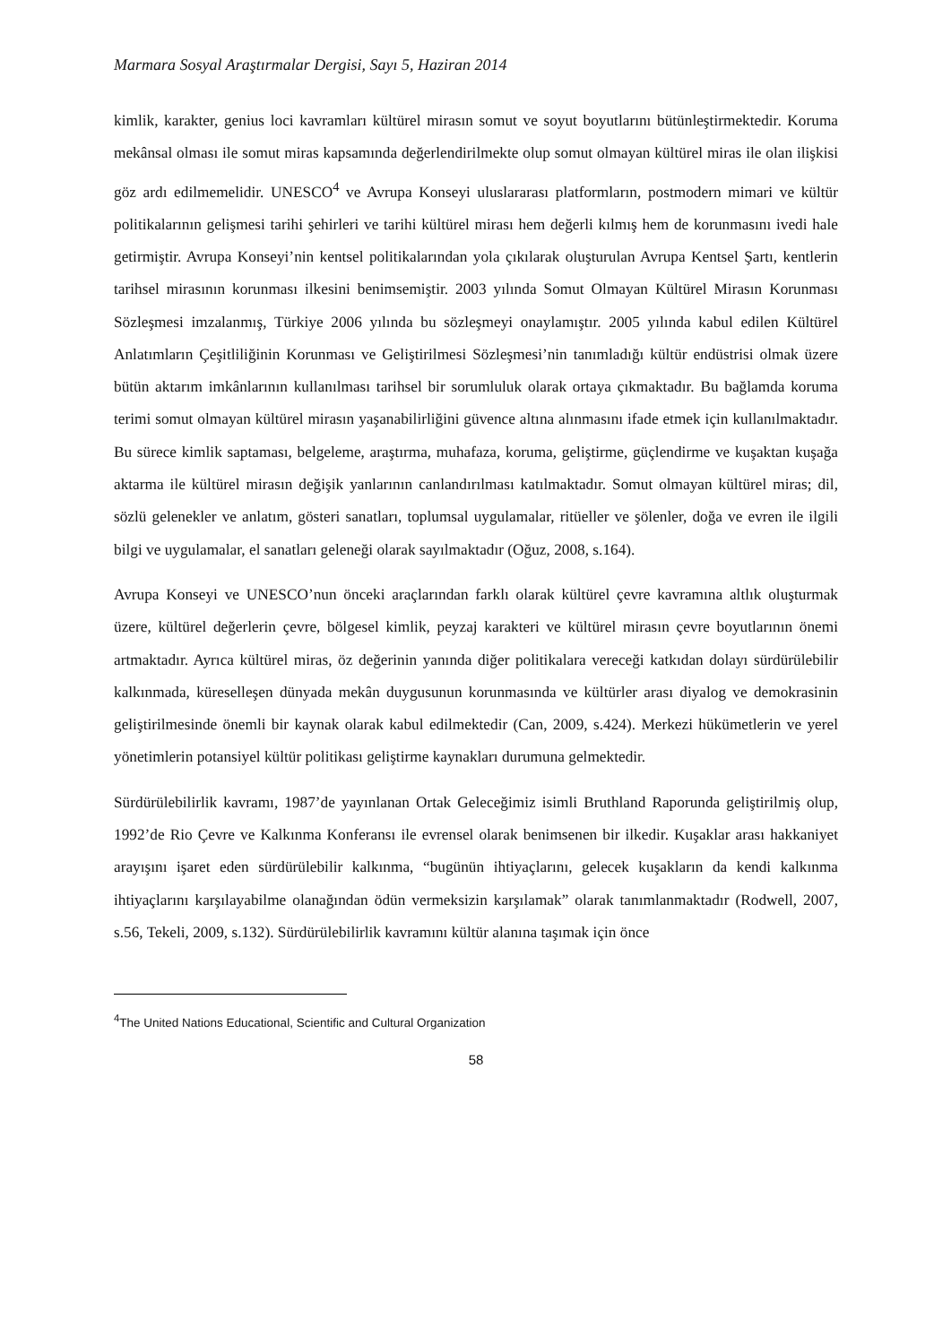Marmara Sosyal Araştırmalar Dergisi, Sayı 5, Haziran 2014
kimlik, karakter, genius loci kavramları kültürel mirasın somut ve soyut boyutlarını bütünleştirmektedir. Koruma mekânsal olması ile somut miras kapsamında değerlendirilmekte olup somut olmayan kültürel miras ile olan ilişkisi göz ardı edilmemelidir. UNESCO<sup>4</sup> ve Avrupa Konseyi uluslararası platformların, postmodern mimari ve kültür politikalarının gelişmesi tarihi şehirleri ve tarihi kültürel mirası hem değerli kılmış hem de korunmasını ivedi hale getirmiştir. Avrupa Konseyi’nin kentsel politikalarından yola çıkılarak oluşturulan Avrupa Kentsel Şartı, kentlerin tarihsel mirasının korunması ilkesini benimsemiştir. 2003 yılında Somut Olmayan Kültürel Mirasın Korunması Sözleşmesi imzalanmış, Türkiye 2006 yılında bu sözleşmeyi onaylamıştır. 2005 yılında kabul edilen Kültürel Anlatımların Çeşitliliğinin Korunması ve Geliştirilmesi Sözleşmesi’nin tanımladığı kültür endüstrisi olmak üzere bütün aktarım imkânlarının kullanılması tarihsel bir sorumluluk olarak ortaya çıkmaktadır. Bu bağlamda koruma terimi somut olmayan kültürel mirasın yaşanabilirliğini güvence altına alınmasını ifade etmek için kullanılmaktadır. Bu sürece kimlik saptaması, belgeleme, araştırma, muhafaza, koruma, geliştirme, güçlendirme ve kuşaktan kuşağa aktarma ile kültürel mirasın değişik yanlarının canlandırılması katılmaktadır. Somut olmayan kültürel miras; dil, sözlü gelenekler ve anlatım, gösteri sanatları, toplumsal uygulamalar, ritüeller ve şölenler, doğa ve evren ile ilgili bilgi ve uygulamalar, el sanatları geleneği olarak sayılmaktadır (Oğuz, 2008, s.164).
Avrupa Konseyi ve UNESCO’nun önceki araçlarından farklı olarak kültürel çevre kavramına altlık oluşturmak üzere, kültürel değerlerin çevre, bölgesel kimlik, peyzaj karakteri ve kültürel mirasın çevre boyutlarının önemi artmaktadır. Ayrıca kültürel miras, öz değerinin yanında diğer politikalara vereceği katkıdan dolayı sürdürülebilir kalkınmada, küreselleşen dünyada mekân duygusunun korunmasında ve kültürler arası diyalog ve demokrasinin geliştirilmesinde önemli bir kaynak olarak kabul edilmektedir (Can, 2009, s.424). Merkezi hükümetlerin ve yerel yönetimlerin potansiyel kültür politikası geliştirme kaynakları durumuna gelmektedir.
Sürdürülebilirlik kavramı, 1987’de yayınlanan Ortak Geleceğimiz isimli Bruthland Raporunda geliştirilmiş olup, 1992’de Rio Çevre ve Kalkınma Konferansı ile evrensel olarak benimsenen bir ilkedir. Kuşaklar arası hakkaniyet arayışını işaret eden sürdürülebilir kalkınma, “bugünün ihtiyaçlarını, gelecek kuşakların da kendi kalkınma ihtiyaçlarını karşılayabilme olanağından ödün vermeksizin karşılamak” olarak tanımlanmaktadır (Rodwell, 2007, s.56, Tekeli, 2009, s.132). Sürdürülebilirlik kavramını kültür alanına taşımak için önce
<sup>4</sup> The United Nations Educational, Scientific and Cultural Organization
58